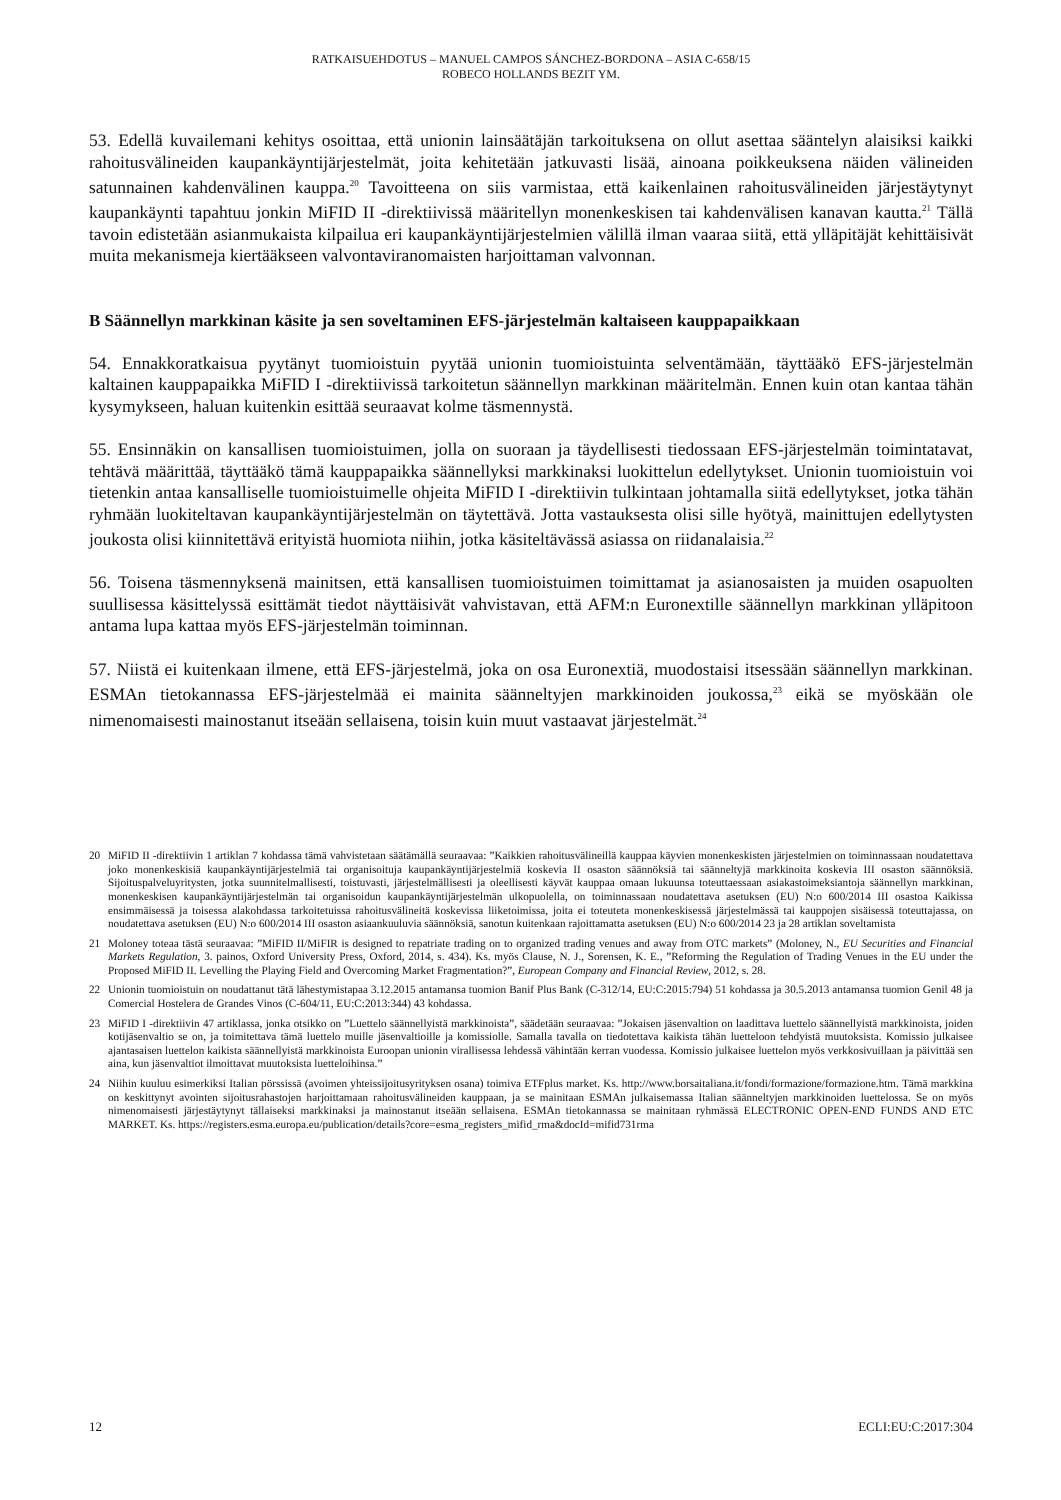RATKAISUEHDOTUS – MANUEL CAMPOS SÁNCHEZ-BORDONA – ASIA C-658/15
ROBECO HOLLANDS BEZIT YM.
53. Edellä kuvailemani kehitys osoittaa, että unionin lainsäätäjän tarkoituksena on ollut asettaa sääntelyn alaisiksi kaikki rahoitusvälineiden kaupankäyntijärjestelmät, joita kehitetään jatkuvasti lisää, ainoana poikkeuksena näiden välineiden satunnainen kahdenvälinen kauppa.<sup>20</sup> Tavoitteena on siis varmistaa, että kaikenlainen rahoitusvälineiden järjestäytynyt kaupankäynti tapahtuu jonkin MiFID II -direktiivissä määritellyn monenkeskisen tai kahdenvälisen kanavan kautta.<sup>21</sup> Tällä tavoin edistetään asianmukaista kilpailua eri kaupankäyntijärjestelmien välillä ilman vaaraa siitä, että ylläpitäjät kehittäisivät muita mekanismeja kiertääkseen valvontaviranomaisten harjoittaman valvonnan.
B Säännellyn markkinan käsite ja sen soveltaminen EFS-järjestelmän kaltaiseen kauppapaikkaan
54. Ennakkoratkaisua pyytänyt tuomioistuin pyytää unionin tuomioistuinta selventämään, täyttääkö EFS-järjestelmän kaltainen kauppapaikka MiFID I -direktiivissä tarkoitetun säännellyn markkinan määritelmän. Ennen kuin otan kantaa tähän kysymykseen, haluan kuitenkin esittää seuraavat kolme täsmennystä.
55. Ensinnäkin on kansallisen tuomioistuimen, jolla on suoraan ja täydellisesti tiedossaan EFS-järjestelmän toimintatavat, tehtävä määrittää, täyttääkö tämä kauppapaikka säännellyksi markkinaksi luokittelun edellytykset. Unionin tuomioistuin voi tietenkin antaa kansalliselle tuomioistuimelle ohjeita MiFID I -direktiivin tulkintaan johtamalla siitä edellytykset, jotka tähän ryhmään luokiteltavan kaupankäyntijärjestelmän on täytettävä. Jotta vastauksesta olisi sille hyötyä, mainittujen edellytysten joukosta olisi kiinnitettävä erityistä huomiota niihin, jotka käsiteltävässä asiassa on riidanalaisia.<sup>22</sup>
56. Toisena täsmennyksenä mainitsen, että kansallisen tuomioistuimen toimittamat ja asianosaisten ja muiden osapuolten suullisessa käsittelyssä esittämät tiedot näyttäisivät vahvistavan, että AFM:n Euronextille säännellyn markkinan ylläpitoon antama lupa kattaa myös EFS-järjestelmän toiminnan.
57. Niistä ei kuitenkaan ilmene, että EFS-järjestelmä, joka on osa Euronextiä, muodostaisi itsessään säännellyn markkinan. ESMAn tietokannassa EFS-järjestelmää ei mainita säänneltyjen markkinoiden joukossa,<sup>23</sup> eikä se myöskään ole nimenomaisesti mainostanut itseään sellaisena, toisin kuin muut vastaavat järjestelmät.<sup>24</sup>
20 MiFID II -direktiivin 1 artiklan 7 kohdassa tämä vahvistetaan säätämällä seuraavaa: ”Kaikkien rahoitusvälineillä kauppaa käyvien monenkeskisten järjestelmien on toiminnassaan noudatettava joko monenkeskisiä kaupankäyntijärjestelmiä tai organisoituja kaupankäyntijärjestelmiä koskevia II osaston säännöksiä tai säänneltyjä markkinoita koskevia III osaston säännöksiä. Sijoituspalveluyritysten, jotka suunnitelmallisesti, toistuvasti, järjestelmällisesti ja oleellisesti käyvät kauppaa omaan lukuunsa toteuttaessaan asiakastoimeksiantoja säännellyn markkinan, monenkeskisen kaupankäyntijärjestelmän tai organisoidun kaupankäyntijärjestelmän ulkopuolella, on toiminnassaan noudatettava asetuksen (EU) N:o 600/2014 III osastoa Kaikissa ensimmäisessä ja toisessa alakohdassa tarkoitetuissa rahoitusvälineitä koskevissa liiketoimissa, joita ei toteuteta monenkeskisessä järjestelmässä tai kauppojen sisäisessä toteuttajassa, on noudatettava asetuksen (EU) N:o 600/2014 III osaston asiaankuuluvia säännöksiä, sanotun kuitenkaan rajoittamatta asetuksen (EU) N:o 600/2014 23 ja 28 artiklan soveltamista
21 Moloney toteaa tästä seuraavaa: ”MiFID II/MiFIR is designed to repatriate trading on to organized trading venues and away from OTC markets” (Moloney, N., EU Securities and Financial Markets Regulation, 3. painos, Oxford University Press, Oxford, 2014, s. 434). Ks. myös Clause, N. J., Sorensen, K. E., ”Reforming the Regulation of Trading Venues in the EU under the Proposed MiFID II. Levelling the Playing Field and Overcoming Market Fragmentation?”, European Company and Financial Review, 2012, s. 28.
22 Unionin tuomioistuin on noudattanut tätä lähestymistapaa 3.12.2015 antamansa tuomion Banif Plus Bank (C-312/14, EU:C:2015:794) 51 kohdassa ja 30.5.2013 antamansa tuomion Genil 48 ja Comercial Hostelera de Grandes Vinos (C-604/11, EU:C:2013:344) 43 kohdassa.
23 MiFID I -direktiivin 47 artiklassa, jonka otsikko on ”Luettelo säännellyistä markkinoista”, säädetään seuraavaa: ”Jokaisen jäsenvaltion on laadittava luettelo säännellyistä markkinoista, joiden kotijäsenvaltio se on, ja toimitettava tämä luettelo muille jäsenvaltioille ja komissiolle. Samalla tavalla on tiedotettava kaikista tähän luetteloon tehdyistä muutoksista. Komissio julkaisee ajantasaisen luettelon kaikista säännellyistä markkinoista Euroopan unionin virallisessa lehdessä vähintään kerran vuodessa. Komissio julkaisee luettelon myös verkkosivuillaan ja päivittää sen aina, kun jäsenvaltiot ilmoittavat muutoksista luetteloihinsa.”
24 Niihin kuuluu esimerkiksi Italian pörssissä (avoimen yhteissijoitusyrityksen osana) toimiva ETFplus market. Ks. http://www.borsaitaliana.it/fondi/formazione/formazione.htm. Tämä markkina on keskittynyt avointen sijoitusrahastojen harjoittamaan rahoitusvälineiden kauppaan, ja se mainitaan ESMAn julkaisemassa Italian säänneltyjen markkinoiden luettelossa. Se on myös nimenomaisesti järjestäytynyt tällaiseksi markkinaksi ja mainostanut itseään sellaisena. ESMAn tietokannassa se mainitaan ryhmässä ELECTRONIC OPEN-END FUNDS AND ETC MARKET. Ks. https://registers.esma.europa.eu/publication/details?core=esma_registers_mifid_rma&docId=mifid731rma
12 ECLI:EU:C:2017:304